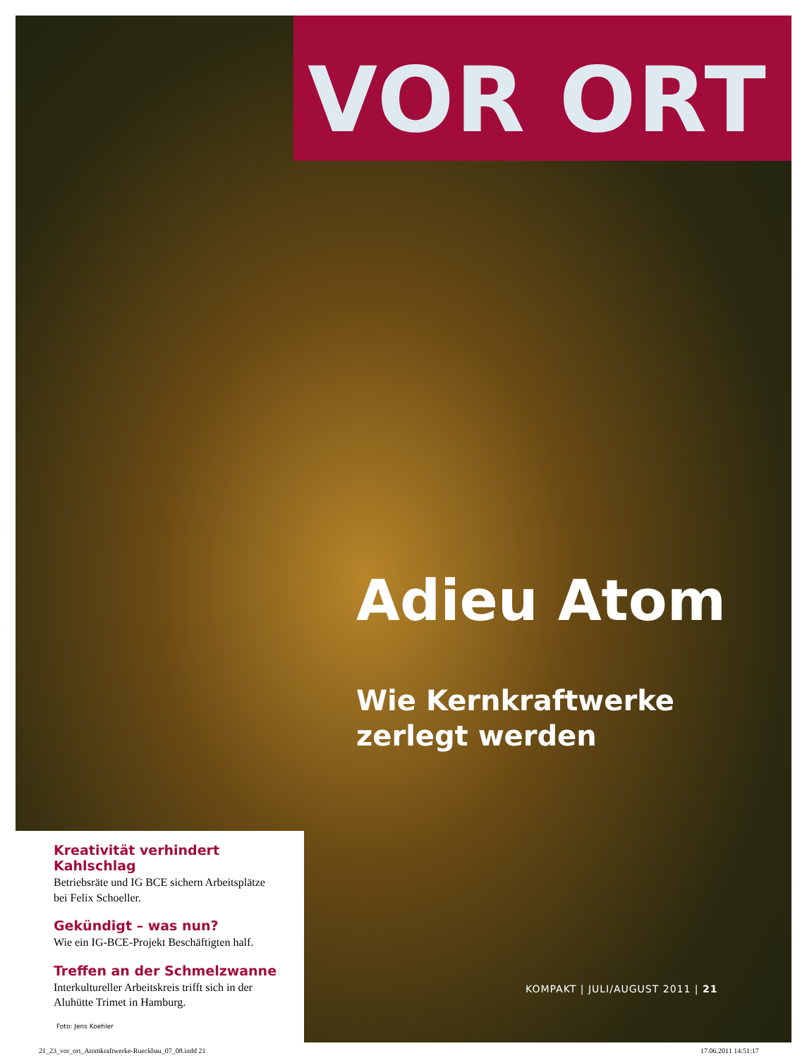VOR ORT
Adieu Atom
Wie Kernkraftwerke
zerlegt werden
Kreativität verhindert Kahlschlag
Betriebsräte und IG BCE sichern Arbeitsplätze
bei Felix Schoeller.
Gekündigt – was nun?
Wie ein IG-BCE-Projekt Beschäftigten half.
Treffen an der Schmelzwanne
Interkultureller Arbeitskreis trifft sich in der
Aluhütte Trimet in Hamburg.
Foto: Jens Koehler
KOMPAKT | JULI/AUGUST 2011 | 21
21_23_vor_ort_Atomkraftwerke-Rueckbau_07_08.indd 21
17.06.2011 14:51:17